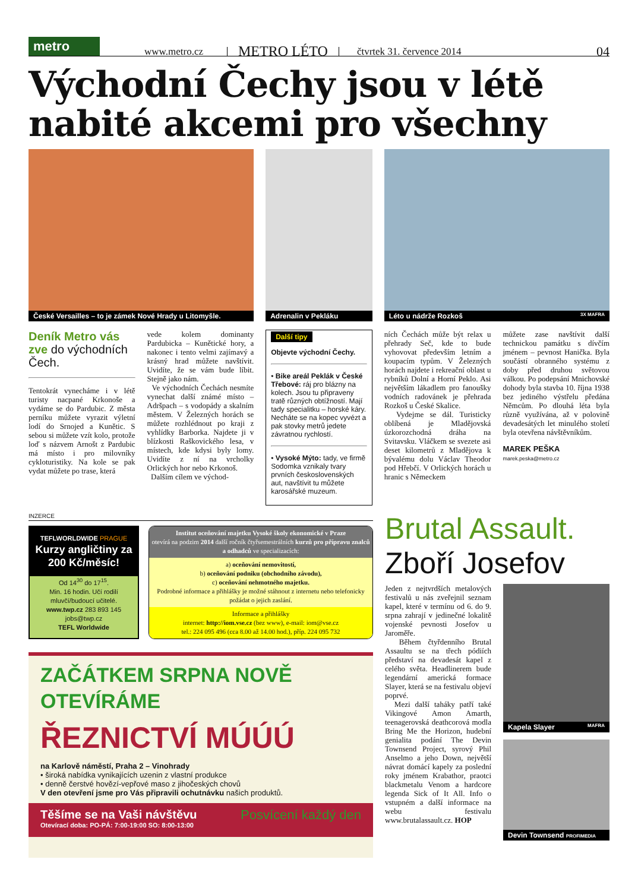metro
www.metro.cz METRO LÉTO čtvrtek 31. července 2014 04
Východní Čechy jsou v létě nabité akcemi pro všechny
České Versailles – to je zámek Nové Hrady u Litomyšle.
Adrenalin v Pekláku
Léto u nádrže Rozkoš 3X MAFRA
Deník Metro vás zve do východních Čech.
Tentokrát vynecháme i v létě turisty nacpané Krkonoše a vydáme se do Pardubic. Z města perníku můžete vyrazit výletní lodí do Srnojed a Kunětic. S sebou si můžete vzít kolo, protože loď s názvem Arnošt z Pardubic má místo i pro milovníky cykloturistiky. Na kole se pak vydat můžete po trase, která
vede kolem dominanty Pardubicka – Kunětické hory, a nakonec i tento velmi zajímavý a krásný hrad můžete navštívit. Uvidíte, že se vám bude líbit. Stejně jako nám.
Ve východních Čechách nesmíte vynechat další známé místo – Adršpach – s vodopády a skalním městem. V Železných horách se můžete rozhlédnout po kraji z vyhlídky Barborka. Najdete ji v blízkosti Raškovického lesa, v místech, kde kdysi byly lomy. Uvidíte z ní na vrcholky Orlických hor nebo Krkonoš.
Dalším cílem ve východ-
Další tipy
Objevte východní Čechy.
• Bike areál Peklák v České Třebové: ráj pro blázny na kolech. Jsou tu připraveny tratě různých obtížností. Mají tady specialitku – horské káry. Necháte se na kopec vyvézt a pak stovky metrů jedete závratnou rychlostí.
• Vysoké Mýto: tady, ve firmě Sodomka vznikaly tvary prvních československých aut, navštívit tu můžete karosářské muzeum.
ních Čechách může být relax u přehrady Seč, kde to bude vyhovovat především letním a koupacím typům. V Železných horách najdete i rekreační oblast u rybníků Dolní a Horní Peklo. Asi největším lákadlem pro fanoušky vodních radovánek je přehrada Rozkoš u České Skalice.
Vydejme se dál. Turisticky oblíbená je Mladějovská úzkorozchodná dráha na Svitavsku. Vláčkem se svezete asi deset kilometrů z Mladějova k bývalému dolu Václav Theodor pod Hřebčí. V Orlických horách u hranic s Německem
můžete zase navštívit další technickou památku s dívčím jménem – pevnost Hanička. Byla součástí obranného systému z doby před druhou světovou válkou. Po podepsání Mnichovské dohody byla stavba 10. října 1938 bez jediného výstřelu předána Němcům. Po dlouhá léta byla různě využívána, až v polovině devadesátých let minulého století byla otevřena návštěvníkům.
MAREK PEŠKA
marek.peska@metro.cz
INZERCE
TEFLWORLDWIDE PRAGUE
Kurzy angličtiny za 200 Kč/měsíc!
Od 14<sup>30</sup> do 17<sup>15</sup>.
Min. 16 hodin. Učí rodilí mluvčí/budoucí učitelé.
www.twp.cz 283 893 145
jobs@twp.cz
TEFL Worldwide
Institut oceňování majetku Vysoké školy ekonomické v Praze
otevírá na podzim 2014 další ročník čtyřsemestrálních kurzů pro přípravu znalců a odhadců ve specializacích:
a) oceňování nemovitostí,
b) oceňování podniku (obchodního závodu),
c) oceňování nehmotného majetku.
Podrobné informace a přihlášky je možné stáhnout z internetu nebo telefonicky požádat o jejich zaslání.
Informace a přihlášky
internet: http://iom.vse.cz (bez www), e-mail: iom@vse.cz
tel.: 224 095 496 (cca 8.00 až 14.00 hod.), příp. 224 095 732
ZAČÁTKEM SRPNA NOVĚ OTEVÍRÁME
ŘEZNICTVÍ MÚÚÚ
na Karlově náměstí, Praha 2 – Vinohrady
• široká nabídka vynikajících uzenin z vlastní produkce
• denně čerstvé hovězí-vepřové maso z jihočeských chovů
V den otevření jsme pro Vás připravili ochutnávku našich produktů.
Těšíme se na Vaši návštěvu Posvícení každý den
Otevírací doba: PO-PÁ: 7:00-19:00 SO: 8:00-13:00
Brutal Assault.
Zboří Josefov
Jeden z nejtvrdších metalových festivalů u nás zveřejnil seznam kapel, které v termínu od 6. do 9. srpna zahrají v jedinečné lokalitě vojenské pevnosti Josefov u Jaroměře.
Během čtyřdenního Brutal Assaultu se na třech pódiích představí na devadesát kapel z celého světa. Headlinerem bude legendární americká formace Slayer, která se na festivalu objeví poprvé.
Mezi další taháky patří také Vikingové Amon Amarth, teenagerovská deathcorová modla Bring Me the Horizon, hudební genialita podání The Devin Townsend Project, syrový Phil Anselmo a jeho Down, největší návrat domácí kapely za poslední roky jménem Krabathor, praotci blackmetalu Venom a hardcore legenda Sick of It All. Info o vstupném a další informace na webu festivalu www.brutalassault.cz. HOP
Kapela Slayer MAFRA
Devin Townsend PROFIMEDIA